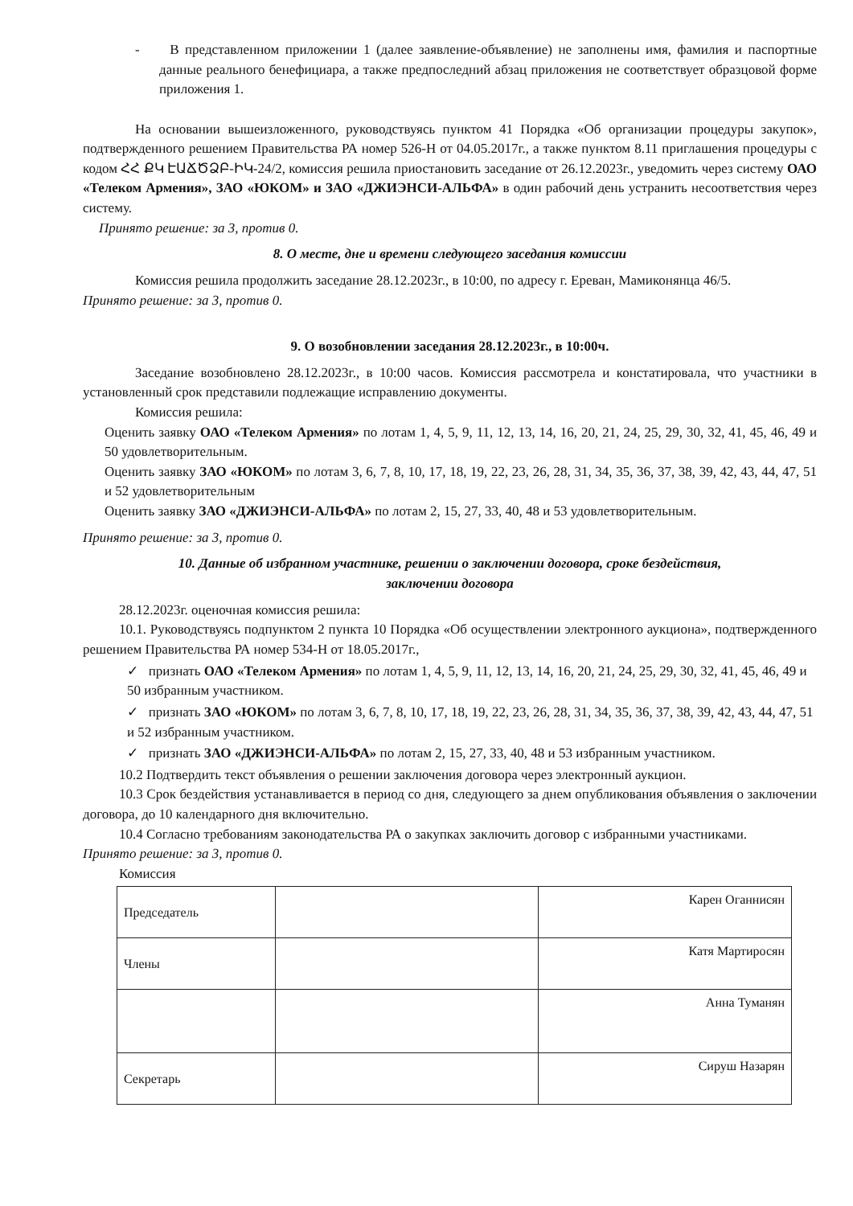- В представленном приложении 1 (далее заявление-объявление) не заполнены имя, фамилия и паспортные данные реального бенефициара, а также предпоследний абзац приложения не соответствует образцовой форме приложения 1.
На основании вышеизложенного, руководствуясь пунктом 41 Порядка «Об организации процедуры закупок», подтвержденного решением Правительства РА номер 526-Н от 04.05.2017г., а также пунктом 8.11 приглашения процедуры с кодом ՀՀ ՔԿ ԷԱՃԾՁԲ-ԻԿ-24/2, комиссия решила приостановить заседание от 26.12.2023г., уведомить через систему ОАО «Телеком Армения», ЗАО «ЮКОМ» и ЗАО «ДЖИЭНСИ-АЛЬФА» в один рабочий день устранить несоответствия через систему.
Принято решение: за 3, против 0.
8. О месте, дне и времени следующего заседания комиссии
Комиссия решила продолжить заседание 28.12.2023г., в 10:00, по адресу г. Ереван, Мамиконянца 46/5.
Принято решение: за 3, против 0.
9. О возобновлении заседания 28.12.2023г., в 10:00ч.
Заседание возобновлено 28.12.2023г., в 10:00 часов. Комиссия рассмотрела и констатировала, что участники в установленный срок представили подлежащие исправлению документы.
Комиссия решила:
Оценить заявку ОАО «Телеком Армения» по лотам 1, 4, 5, 9, 11, 12, 13, 14, 16, 20, 21, 24, 25, 29, 30, 32, 41, 45, 46, 49 и 50 удовлетворительным.
Оценить заявку ЗАО «ЮКОМ» по лотам 3, 6, 7, 8, 10, 17, 18, 19, 22, 23, 26, 28, 31, 34, 35, 36, 37, 38, 39, 42, 43, 44, 47, 51 и 52 удовлетворительным
Оценить заявку ЗАО «ДЖИЭНСИ-АЛЬФА» по лотам 2, 15, 27, 33, 40, 48 и 53 удовлетворительным.
Принято решение: за 3, против 0.
10. Данные об избранном участнике, решении о заключении договора, сроке бездействия,
заключении договора
28.12.2023г. оценочная комиссия решила:
10.1. Руководствуясь подпунктом 2 пункта 10 Порядка «Об осуществлении электронного аукциона», подтвержденного решением Правительства РА номер 534-Н от 18.05.2017г.,
✓ признать ОАО «Телеком Армения» по лотам 1, 4, 5, 9, 11, 12, 13, 14, 16, 20, 21, 24, 25, 29, 30, 32, 41, 45, 46, 49 и 50 избранным участником.
✓ признать ЗАО «ЮКОМ» по лотам 3, 6, 7, 8, 10, 17, 18, 19, 22, 23, 26, 28, 31, 34, 35, 36, 37, 38, 39, 42, 43, 44, 47, 51 и 52 избранным участником.
✓ признать ЗАО «ДЖИЭНСИ-АЛЬФА» по лотам 2, 15, 27, 33, 40, 48 и 53 избранным участником.
10.2 Подтвердить текст объявления о решении заключения договора через электронный аукцион.
10.3 Срок бездействия устанавливается в период со дня, следующего за днем опубликования объявления о заключении договора, до 10 календарного дня включительно.
10.4 Согласно требованиям законодательства РА о закупках заключить договор с избранными участниками.
Принято решение: за 3, против 0.
Комиссия
| Председатель | | Карен Оганнисян |
| Члены | | Катя Мартиросян |
| | | Анна Туманян |
| Секретарь | | Сируш Назарян |